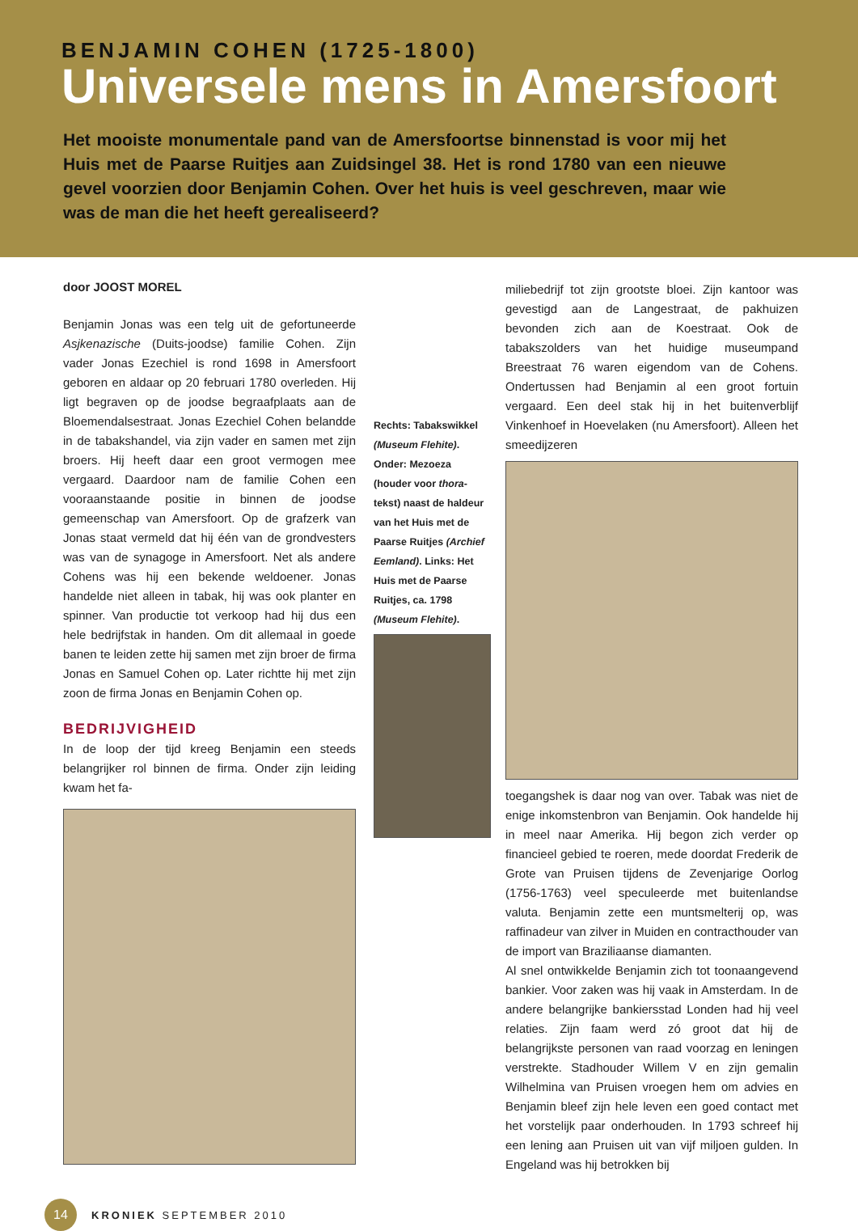BENJAMIN COHEN (1725-1800)
Universele mens in Amersfoort
Het mooiste monumentale pand van de Amersfoortse binnenstad is voor mij het Huis met de Paarse Ruitjes aan Zuidsingel 38. Het is rond 1780 van een nieuwe gevel voorzien door Benjamin Cohen. Over het huis is veel geschreven, maar wie was de man die het heeft gerealiseerd?
door JOOST MOREL
Benjamin Jonas was een telg uit de gefortuneerde Asjkenazische (Duits-joodse) familie Cohen. Zijn vader Jonas Ezechiel is rond 1698 in Amersfoort geboren en aldaar op 20 februari 1780 overleden. Hij ligt begraven op de joodse begraafplaats aan de Bloemendalsestraat. Jonas Ezechiel Cohen belandde in de tabakshandel, via zijn vader en samen met zijn broers. Hij heeft daar een groot vermogen mee vergaard. Daardoor nam de familie Cohen een vooraanstaande positie in binnen de joodse gemeenschap van Amersfoort. Op de grafzerk van Jonas staat vermeld dat hij één van de grondvesters was van de synagoge in Amersfoort. Net als andere Cohens was hij een bekende weldoener. Jonas handelde niet alleen in tabak, hij was ook planter en spinner. Van productie tot verkoop had hij dus een hele bedrijfstak in handen. Om dit allemaal in goede banen te leiden zette hij samen met zijn broer de firma Jonas en Samuel Cohen op. Later richtte hij met zijn zoon de firma Jonas en Benjamin Cohen op.
BEDRIJVIGHEID
In de loop der tijd kreeg Benjamin een steeds belangrijker rol binnen de firma. Onder zijn leiding kwam het fa-
Rechts: Tabakswikkel (Museum Flehite). Onder: Mezoeza (houder voor thora-tekst) naast de haldeur van het Huis met de Paarse Ruitjes (Archief Eemland). Links: Het Huis met de Paarse Ruitjes, ca. 1798 (Museum Flehite).
miliebedrijf tot zijn grootste bloei. Zijn kantoor was gevestigd aan de Langestraat, de pakhuizen bevonden zich aan de Koestraat. Ook de tabakszolders van het huidige museumpand Breestraat 76 waren eigendom van de Cohens. Ondertussen had Benjamin al een groot fortuin vergaard. Een deel stak hij in het buitenverblijf Vinkenhoef in Hoevelaken (nu Amersfoort). Alleen het smeedijzeren
toegangshek is daar nog van over. Tabak was niet de enige inkomstenbron van Benjamin. Ook handelde hij in meel naar Amerika. Hij begon zich verder op financieel gebied te roeren, mede doordat Frederik de Grote van Pruisen tijdens de Zevenjarige Oorlog (1756-1763) veel speculeerde met buitenlandse valuta. Benjamin zette een muntsmelterij op, was raffinadeur van zilver in Muiden en contracthouder van de import van Braziliaanse diamanten.
Al snel ontwikkelde Benjamin zich tot toonaangevend bankier. Voor zaken was hij vaak in Amsterdam. In de andere belangrijke bankiersstad Londen had hij veel relaties. Zijn faam werd zó groot dat hij de belangrijkste personen van raad voorzag en leningen verstrekte. Stadhouder Willem V en zijn gemalin Wilhelmina van Pruisen vroegen hem om advies en Benjamin bleef zijn hele leven een goed contact met het vorstelijk paar onderhouden. In 1793 schreef hij een lening aan Pruisen uit van vijf miljoen gulden. In Engeland was hij betrokken bij
14
KRONIEK SEPTEMBER 2010